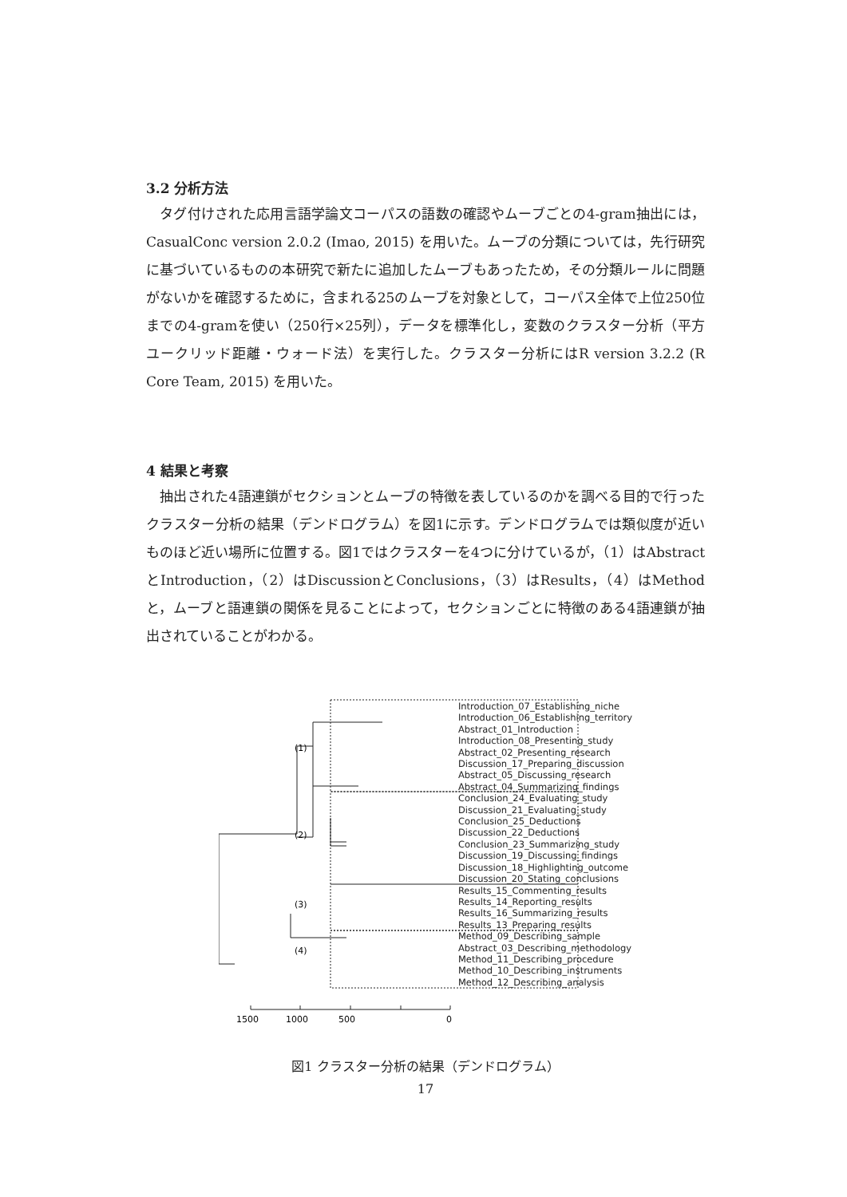3.2 分析方法
タグ付けされた応用言語学論文コーパスの語数の確認やムーブごとの4-gram抽出には，CasualConc version 2.0.2 (Imao, 2015) を用いた。ムーブの分類については，先行研究に基づいているものの本研究で新たに追加したムーブもあったため，その分類ルールに問題がないかを確認するために，含まれる25のムーブを対象として，コーパス全体で上位250位までの4-gramを使い（250行×25列），データを標準化し，変数のクラスター分析（平方ユークリッド距離・ウォード法）を実行した。クラスター分析にはR version 3.2.2 (R Core Team, 2015) を用いた。
4 結果と考察
抽出された4語連鎖がセクションとムーブの特徴を表しているのかを調べる目的で行ったクラスター分析の結果（デンドログラム）を図1に示す。デンドログラムでは類似度が近いものほど近い場所に位置する。図1ではクラスターを4つに分けているが，（1）はAbstractとIntroduction，（2）はDiscussionとConclusions，（3）はResults，（4）はMethodと，ムーブと語連鎖の関係を見ることによって，セクションごとに特徴のある4語連鎖が抽出されていることがわかる。
(1)
(2)
(3)
(4)
1500
1000
500
0
Introduction_07_Establishing_niche
Introduction_06_Establishing_territory
Abstract_01_Introduction
Introduction_08_Presenting_study
Abstract_02_Presenting_research
Discussion_17_Preparing_discussion
Abstract_05_Discussing_research
Abstract_04_Summarizing_findings
Conclusion_24_Evaluating_study
Discussion_21_Evaluating_study
Conclusion_25_Deductions
Discussion_22_Deductions
Conclusion_23_Summarizing_study
Discussion_19_Discussing_findings
Discussion_18_Highlighting_outcome
Discussion_20_Stating_conclusions
Results_15_Commenting_results
Results_14_Reporting_results
Results_16_Summarizing_results
Results_13_Preparing_results
Method_09_Describing_sample
Abstract_03_Describing_methodology
Method_11_Describing_procedure
Method_10_Describing_instruments
Method_12_Describing_analysis
図1 クラスター分析の結果（デンドログラム）
17